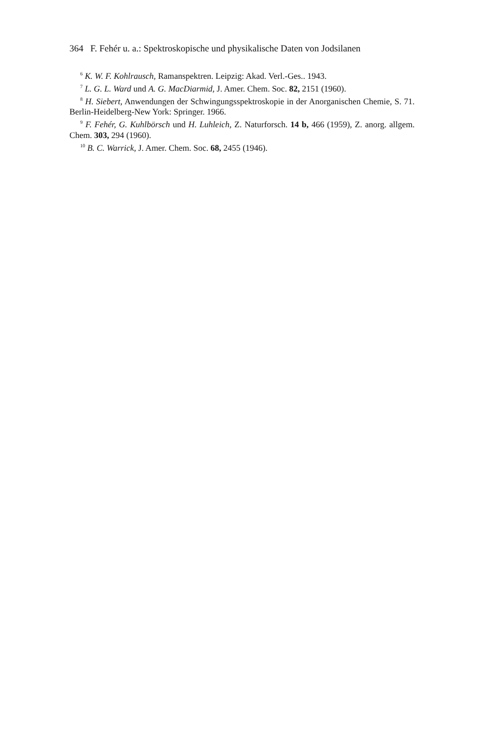364 F. Fehér u. a.: Spektroskopische und physikalische Daten von Jodsilanen
<sup>6</sup> K. W. F. Kohlrausch, Ramanspektren. Leipzig: Akad. Verl.-Ges.. 1943.
<sup>7</sup> L. G. L. Ward und A. G. MacDiarmid, J. Amer. Chem. Soc. 82, 2151 (1960).
<sup>8</sup> H. Siebert, Anwendungen der Schwingungsspektroskopie in der Anorganischen Chemie, S. 71. Berlin-Heidelberg-New York: Springer. 1966.
<sup>9</sup> F. Fehér, G. Kuhlbörsch und H. Luhleich, Z. Naturforsch. 14 b, 466 (1959), Z. anorg. allgem. Chem. 303, 294 (1960).
<sup>10</sup> B. C. Warrick, J. Amer. Chem. Soc. 68, 2455 (1946).